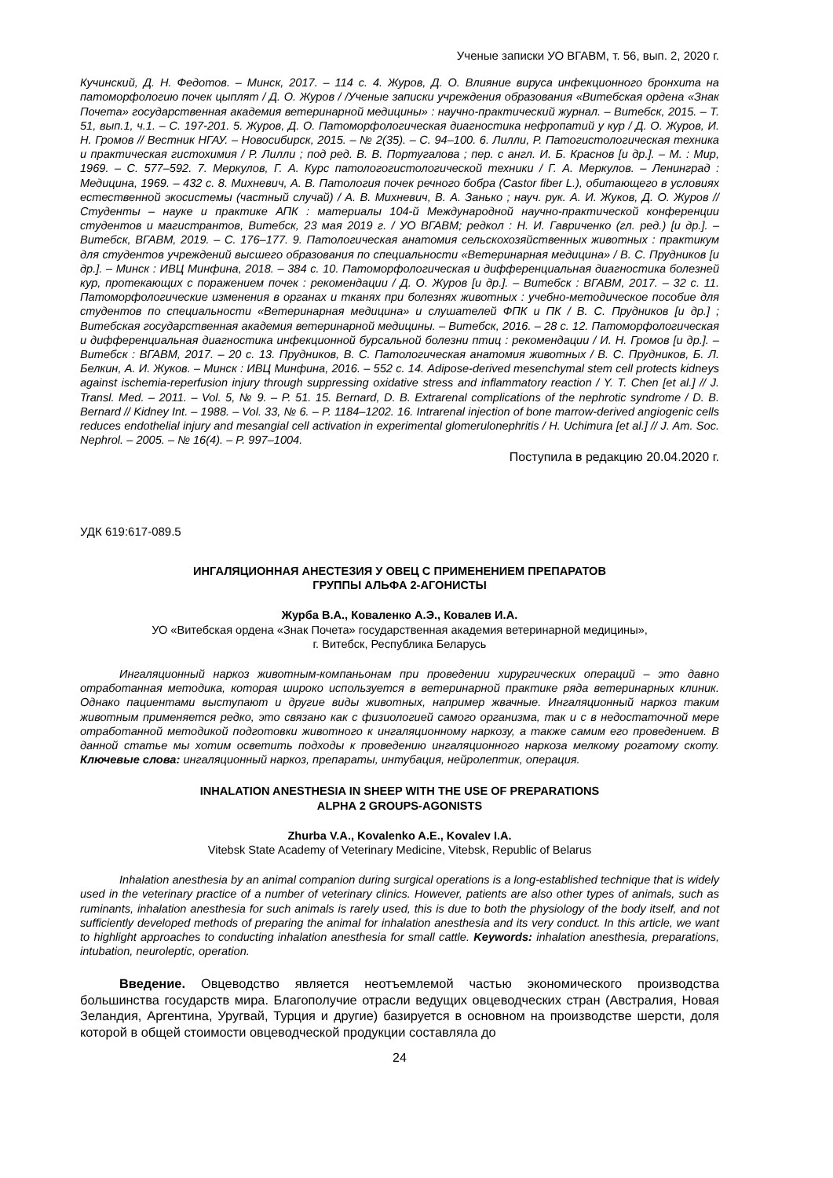Ученые записки УО ВГАВМ, т. 56, вып. 2, 2020 г.
Кучинский, Д. Н. Федотов. – Минск, 2017. – 114 с. 4. Журов, Д. О. Влияние вируса инфекционного бронхита на патоморфологию почек цыплят / Д. О. Журов / /Ученые записки учреждения образования «Витебская ордена «Знак Почета» государственная академия ветеринарной медицины» : научно-практический журнал. – Витебск, 2015. – Т. 51, вып.1, ч.1. – С. 197-201. 5. Журов, Д. О. Патоморфологическая диагностика нефропатий у кур / Д. О. Журов, И. Н. Громов // Вестник НГАУ. – Новосибирск, 2015. – № 2(35). – С. 94–100. 6. Лилли, Р. Патогистологическая техника и практическая гистохимия / Р. Лилли ; под ред. В. В. Португалова ; пер. с англ. И. Б. Краснов [и др.]. – М. : Мир, 1969. – С. 577–592. 7. Меркулов, Г. А. Курс патологогистологической техники / Г. А. Меркулов. – Ленинград : Медицина, 1969. – 432 с. 8. Михневич, А. В. Патология почек речного бобра (Castor fiber L.), обитающего в условиях естественной экосистемы (частный случай) / А. В. Михневич, В. А. Занько ; науч. рук. А. И. Жуков, Д. О. Журов // Студенты – науке и практике АПК : материалы 104-й Международной научно-практической конференции студентов и магистрантов, Витебск, 23 мая 2019 г. / УО ВГАВМ; редкол : Н. И. Гавриченко (гл. ред.) [и др.]. – Витебск, ВГАВМ, 2019. – С. 176–177. 9. Патологическая анатомия сельскохозяйственных животных : практикум для студентов учреждений высшего образования по специальности «Ветеринарная медицина» / В. С. Прудников [и др.]. – Минск : ИВЦ Минфина, 2018. – 384 с. 10. Патоморфологическая и дифференциальная диагностика болезней кур, протекающих с поражением почек : рекомендации / Д. О. Журов [и др.]. – Витебск : ВГАВМ, 2017. – 32 с. 11. Патоморфологические изменения в органах и тканях при болезнях животных : учебно-методическое пособие для студентов по специальности «Ветеринарная медицина» и слушателей ФПК и ПК / В. С. Прудников [и др.] ; Витебская государственная академия ветеринарной медицины. – Витебск, 2016. – 28 с. 12. Патоморфологическая и дифференциальная диагностика инфекционной бурсальной болезни птиц : рекомендации / И. Н. Громов [и др.]. – Витебск : ВГАВМ, 2017. – 20 с. 13. Прудников, В. С. Патологическая анатомия животных / В. С. Прудников, Б. Л. Белкин, А. И. Жуков. – Минск : ИВЦ Минфина, 2016. – 552 с. 14. Adipose-derived mesenchymal stem cell protects kidneys against ischemia-reperfusion injury through suppressing oxidative stress and inflammatory reaction / Y. T. Chen [et al.] // J. Transl. Med. – 2011. – Vol. 5, № 9. – P. 51. 15. Bernard, D. B. Extrarenal complications of the nephrotic syndrome / D. B. Bernard // Kidney Int. – 1988. – Vol. 33, № 6. – P. 1184–1202. 16. Intrarenal injection of bone marrow-derived angiogenic cells reduces endothelial injury and mesangial cell activation in experimental glomerulonephritis / H. Uchimura [et al.] // J. Am. Soc. Nephrol. – 2005. – № 16(4). – P. 997–1004.
Поступила в редакцию 20.04.2020 г.
УДК 619:617-089.5
ИНГАЛЯЦИОННАЯ АНЕСТЕЗИЯ У ОВЕЦ С ПРИМЕНЕНИЕМ ПРЕПАРАТОВ
ГРУППЫ АЛЬФА 2-АГОНИСТЫ
Журба В.А., Коваленко А.Э., Ковалев И.А.
УО «Витебская ордена «Знак Почета» государственная академия ветеринарной медицины»,
г. Витебск, Республика Беларусь
Ингаляционный наркоз животным-компаньонам при проведении хирургических операций – это давно отработанная методика, которая широко используется в ветеринарной практике ряда ветеринарных клиник. Однако пациентами выступают и другие виды животных, например жвачные. Ингаляционный наркоз таким животным применяется редко, это связано как с физиологией самого организма, так и с в недостаточной мере отработанной методикой подготовки животного к ингаляционному наркозу, а также самим его проведением. В данной статье мы хотим осветить подходы к проведению ингаляционного наркоза мелкому рогатому скоту. Ключевые слова: ингаляционный наркоз, препараты, интубация, нейролептик, операция.
INHALATION ANESTHESIA IN SHEEP WITH THE USE OF PREPARATIONS
ALPHA 2 GROUPS-AGONISTS
Zhurba V.A., Kovalenko A.E., Kovalev I.A.
Vitebsk State Academy of Veterinary Medicine, Vitebsk, Republic of Belarus
Inhalation anesthesia by an animal companion during surgical operations is a long-established technique that is widely used in the veterinary practice of a number of veterinary clinics. However, patients are also other types of animals, such as ruminants, inhalation anesthesia for such animals is rarely used, this is due to both the physiology of the body itself, and not sufficiently developed methods of preparing the animal for inhalation anesthesia and its very conduct. In this article, we want to highlight approaches to conducting inhalation anesthesia for small cattle. Keywords: inhalation anesthesia, preparations, intubation, neuroleptic, operation.
Введение. Овцеводство является неотъемлемой частью экономического производства большинства государств мира. Благополучие отрасли ведущих овцеводческих стран (Австралия, Новая Зеландия, Аргентина, Уругвай, Турция и другие) базируется в основном на производстве шерсти, доля которой в общей стоимости овцеводческой продукции составляла до
24